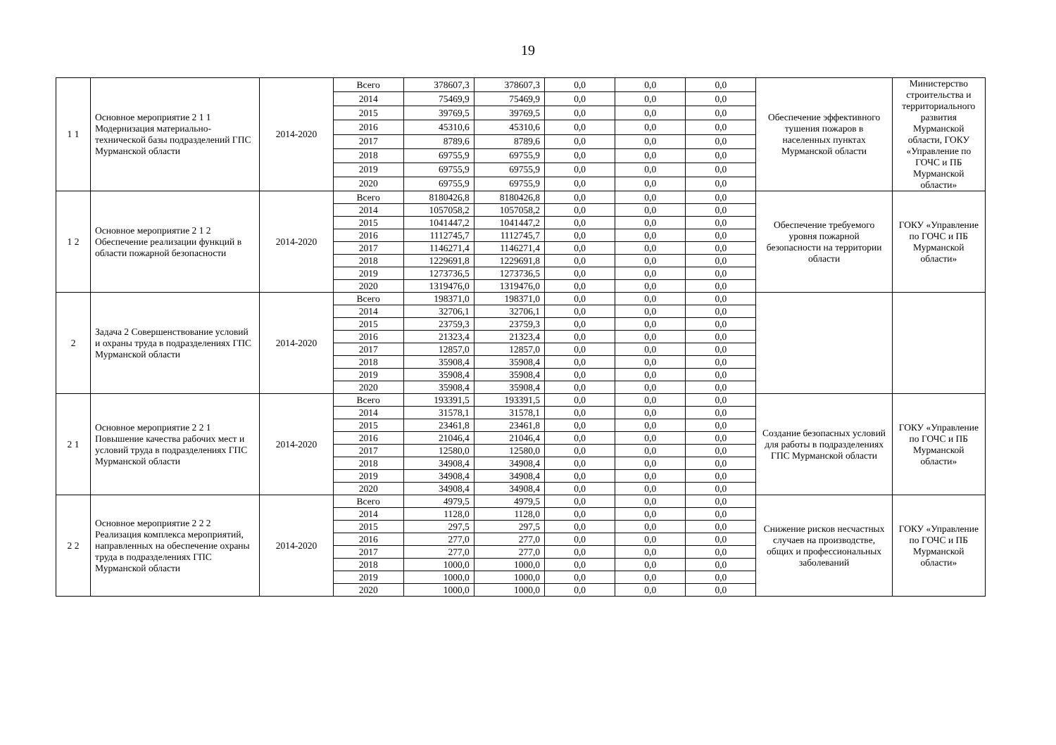19
| 1 1 | Основное мероприятие 2 1 1 Модернизация материально-технической базы подразделений ГПС Мурманской области | 2014-2020 | Всего | 378607,3 | 378607,3 | 0,0 | 0,0 | 0,0 | Обеспечение эффективного тушения пожаров в населенных пунктах Мурманской области | Министерство строительства и территориального развития Мурманской области, ГОКУ «Управление по ГОЧС и ПБ Мурманской области» |
| | | | 2014 | 75469,9 | 75469,9 | 0,0 | 0,0 | 0,0 | | |
| | | | 2015 | 39769,5 | 39769,5 | 0,0 | 0,0 | 0,0 | | |
| | | | 2016 | 45310,6 | 45310,6 | 0,0 | 0,0 | 0,0 | | |
| | | | 2017 | 8789,6 | 8789,6 | 0,0 | 0,0 | 0,0 | | |
| | | | 2018 | 69755,9 | 69755,9 | 0,0 | 0,0 | 0,0 | | |
| | | | 2019 | 69755,9 | 69755,9 | 0,0 | 0,0 | 0,0 | | |
| | | | 2020 | 69755,9 | 69755,9 | 0,0 | 0,0 | 0,0 | | |
| 1 2 | Основное мероприятие 2 1 2 Обеспечение реализации функций в области пожарной безопасности | 2014-2020 | Всего | 8180426,8 | 8180426,8 | 0,0 | 0,0 | 0,0 | Обеспечение требуемого уровня пожарной безопасности на территории области | ГОКУ «Управление по ГОЧС и ПБ Мурманской области» |
| | | | 2014 | 1057058,2 | 1057058,2 | 0,0 | 0,0 | 0,0 | | |
| | | | 2015 | 1041447,2 | 1041447,2 | 0,0 | 0,0 | 0,0 | | |
| | | | 2016 | 1112745,7 | 1112745,7 | 0,0 | 0,0 | 0,0 | | |
| | | | 2017 | 1146271,4 | 1146271,4 | 0,0 | 0,0 | 0,0 | | |
| | | | 2018 | 1229691,8 | 1229691,8 | 0,0 | 0,0 | 0,0 | | |
| | | | 2019 | 1273736,5 | 1273736,5 | 0,0 | 0,0 | 0,0 | | |
| | | | 2020 | 1319476,0 | 1319476,0 | 0,0 | 0,0 | 0,0 | | |
| 2 | Задача 2 Совершенствование условий и охраны труда в подразделениях ГПС Мурманской области | 2014-2020 | Всего | 198371,0 | 198371,0 | 0,0 | 0,0 | 0,0 | | |
| | | | 2014 | 32706,1 | 32706,1 | 0,0 | 0,0 | 0,0 | | |
| | | | 2015 | 23759,3 | 23759,3 | 0,0 | 0,0 | 0,0 | | |
| | | | 2016 | 21323,4 | 21323,4 | 0,0 | 0,0 | 0,0 | | |
| | | | 2017 | 12857,0 | 12857,0 | 0,0 | 0,0 | 0,0 | | |
| | | | 2018 | 35908,4 | 35908,4 | 0,0 | 0,0 | 0,0 | | |
| | | | 2019 | 35908,4 | 35908,4 | 0,0 | 0,0 | 0,0 | | |
| | | | 2020 | 35908,4 | 35908,4 | 0,0 | 0,0 | 0,0 | | |
| 2 1 | Основное мероприятие 2 2 1 Повышение качества рабочих мест и условий труда в подразделениях ГПС Мурманской области | 2014-2020 | Всего | 193391,5 | 193391,5 | 0,0 | 0,0 | 0,0 | Создание безопасных условий для работы в подразделениях ГПС Мурманской области | ГОКУ «Управление по ГОЧС и ПБ Мурманской области» |
| | | | 2014 | 31578,1 | 31578,1 | 0,0 | 0,0 | 0,0 | | |
| | | | 2015 | 23461,8 | 23461,8 | 0,0 | 0,0 | 0,0 | | |
| | | | 2016 | 21046,4 | 21046,4 | 0,0 | 0,0 | 0,0 | | |
| | | | 2017 | 12580,0 | 12580,0 | 0,0 | 0,0 | 0,0 | | |
| | | | 2018 | 34908,4 | 34908,4 | 0,0 | 0,0 | 0,0 | | |
| | | | 2019 | 34908,4 | 34908,4 | 0,0 | 0,0 | 0,0 | | |
| | | | 2020 | 34908,4 | 34908,4 | 0,0 | 0,0 | 0,0 | | |
| 2 2 | Основное мероприятие 2 2 2 Реализация комплекса мероприятий, направленных на обеспечение охраны труда в подразделениях ГПС Мурманской области | 2014-2020 | Всего | 4979,5 | 4979,5 | 0,0 | 0,0 | 0,0 | Снижение рисков несчастных случаев на производстве, общих и профессиональных заболеваний | ГОКУ «Управление по ГОЧС и ПБ Мурманской области» |
| | | | 2014 | 1128,0 | 1128,0 | 0,0 | 0,0 | 0,0 | | |
| | | | 2015 | 297,5 | 297,5 | 0,0 | 0,0 | 0,0 | | |
| | | | 2016 | 277,0 | 277,0 | 0,0 | 0,0 | 0,0 | | |
| | | | 2017 | 277,0 | 277,0 | 0,0 | 0,0 | 0,0 | | |
| | | | 2018 | 1000,0 | 1000,0 | 0,0 | 0,0 | 0,0 | | |
| | | | 2019 | 1000,0 | 1000,0 | 0,0 | 0,0 | 0,0 | | |
| | | | 2020 | 1000,0 | 1000,0 | 0,0 | 0,0 | 0,0 | | |